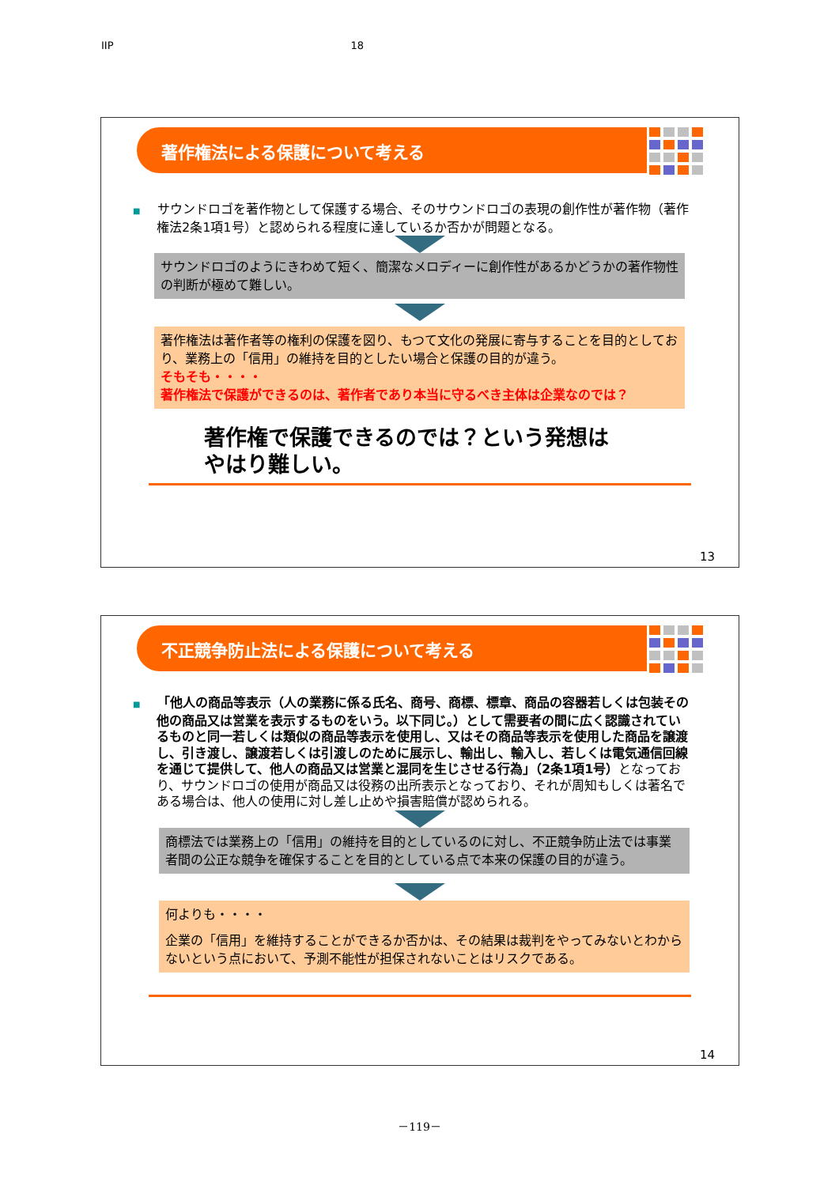IIP 18
著作権法による保護について考える
■ サウンドロゴを著作物として保護する場合、そのサウンドロゴの表現の創作性が著作物（著作権法2条1項1号）と認められる程度に達しているか否かが問題となる。
サウンドロゴのようにきわめて短く、簡潔なメロディーに創作性があるかどうかの著作物性の判断が極めて難しい。
著作権法は著作者等の権利の保護を図り、もつて文化の発展に寄与することを目的としており、業務上の「信用」の維持を目的としたい場合と保護の目的が違う。
そもそも・・・・
著作権法で保護ができるのは、著作者であり本当に守るべき主体は企業なのでは？
著作権で保護できるのでは？という発想は
やはり難しい。
13
不正競争防止法による保護について考える
■ 「他人の商品等表示（人の業務に係る氏名、商号、商標、標章、商品の容器若しくは包装その他の商品又は営業を表示するものをいう。以下同じ。）として需要者の間に広く認識されているものと同一若しくは類似の商品等表示を使用し、又はその商品等表示を使用した商品を譲渡し、引き渡し、譲渡若しくは引渡しのために展示し、輸出し、輸入し、若しくは電気通信回線を通じて提供して、他人の商品又は営業と混同を生じさせる行為」（2条1項1号）となっており、サウンドロゴの使用が商品又は役務の出所表示となっており、それが周知もしくは著名である場合は、他人の使用に対し差し止めや損害賠償が認められる。
商標法では業務上の「信用」の維持を目的としているのに対し、不正競争防止法では事業者間の公正な競争を確保することを目的としている点で本来の保護の目的が違う。
何よりも・・・・
企業の「信用」を維持することができるか否かは、その結果は裁判をやってみないとわからないという点において、予測不能性が担保されないことはリスクである。
14
－119－